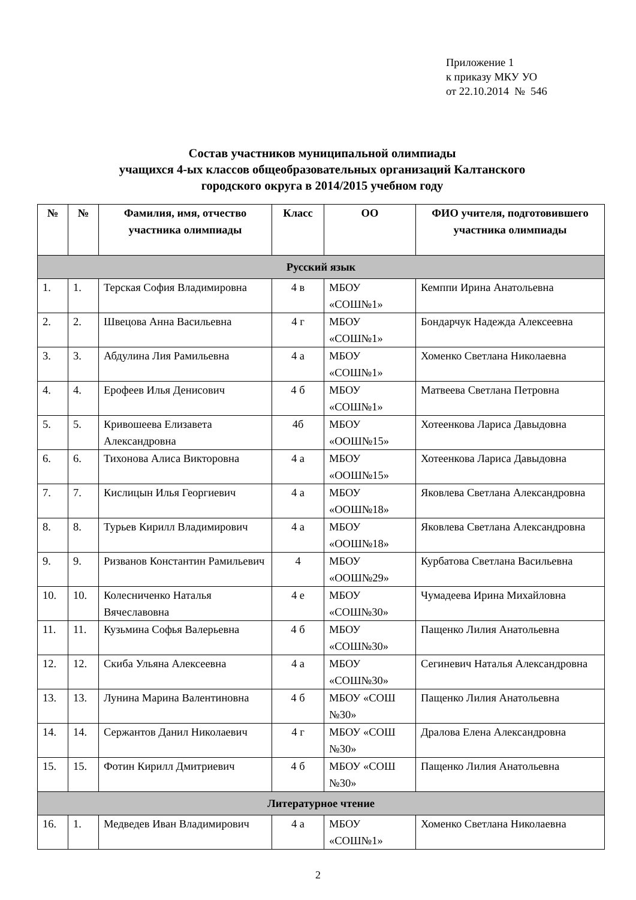Приложение 1
к приказу МКУ УО
от 22.10.2014 № 546
Состав участников муниципальной олимпиады
учащихся 4-ых классов общеобразовательных организаций Калтанского
городского округа в 2014/2015 учебном году
| № | № | Фамилия, имя, отчество участника олимпиады | Класс | ОО | ФИО учителя, подготовившего участника олимпиады |
| --- | --- | --- | --- | --- | --- |
| Русский язык | | | | | |
| 1. | 1. | Терская София Владимировна | 4 в | МБОУ «СОШ№1» | Кемппи Ирина Анатольевна |
| 2. | 2. | Швецова Анна Васильевна | 4 г | МБОУ «СОШ№1» | Бондарчук Надежда Алексеевна |
| 3. | 3. | Абдулина Лия Рамильевна | 4 а | МБОУ «СОШ№1» | Хоменко Светлана Николаевна |
| 4. | 4. | Ерофеев Илья Денисович | 4 б | МБОУ «СОШ№1» | Матвеева Светлана Петровна |
| 5. | 5. | Кривошеева Елизавета Александровна | 4б | МБОУ «ООШ№15» | Хотеенкова Лариса Давыдовна |
| 6. | 6. | Тихонова Алиса Викторовна | 4 а | МБОУ «ООШ№15» | Хотеенкова Лариса Давыдовна |
| 7. | 7. | Кислицын Илья Георгиевич | 4 а | МБОУ «ООШ№18» | Яковлева Светлана Александровна |
| 8. | 8. | Турьев Кирилл Владимирович | 4 а | МБОУ «ООШ№18» | Яковлева Светлана Александровна |
| 9. | 9. | Ризванов Константин Рамильевич | 4 | МБОУ «ООШ№29» | Курбатова Светлана Васильевна |
| 10. | 10. | Колесниченко Наталья Вячеславовна | 4 е | МБОУ «СОШ№30» | Чумадеева Ирина Михайловна |
| 11. | 11. | Кузьмина Софья Валерьевна | 4 б | МБОУ «СОШ№30» | Пащенко Лилия Анатольевна |
| 12. | 12. | Скиба Ульяна Алексеевна | 4 а | МБОУ «СОШ№30» | Сегиневич Наталья Александровна |
| 13. | 13. | Лунина Марина Валентиновна | 4 б | МБОУ «СОШ №30» | Пащенко Лилия Анатольевна |
| 14. | 14. | Сержантов Данил Николаевич | 4 г | МБОУ «СОШ №30» | Дралова Елена Александровна |
| 15. | 15. | Фотин Кирилл Дмитриевич | 4 б | МБОУ «СОШ №30» | Пащенко Лилия Анатольевна |
| Литературное чтение | | | | | |
| 16. | 1. | Медведев Иван Владимирович | 4 а | МБОУ «СОШ№1» | Хоменко Светлана Николаевна |
2